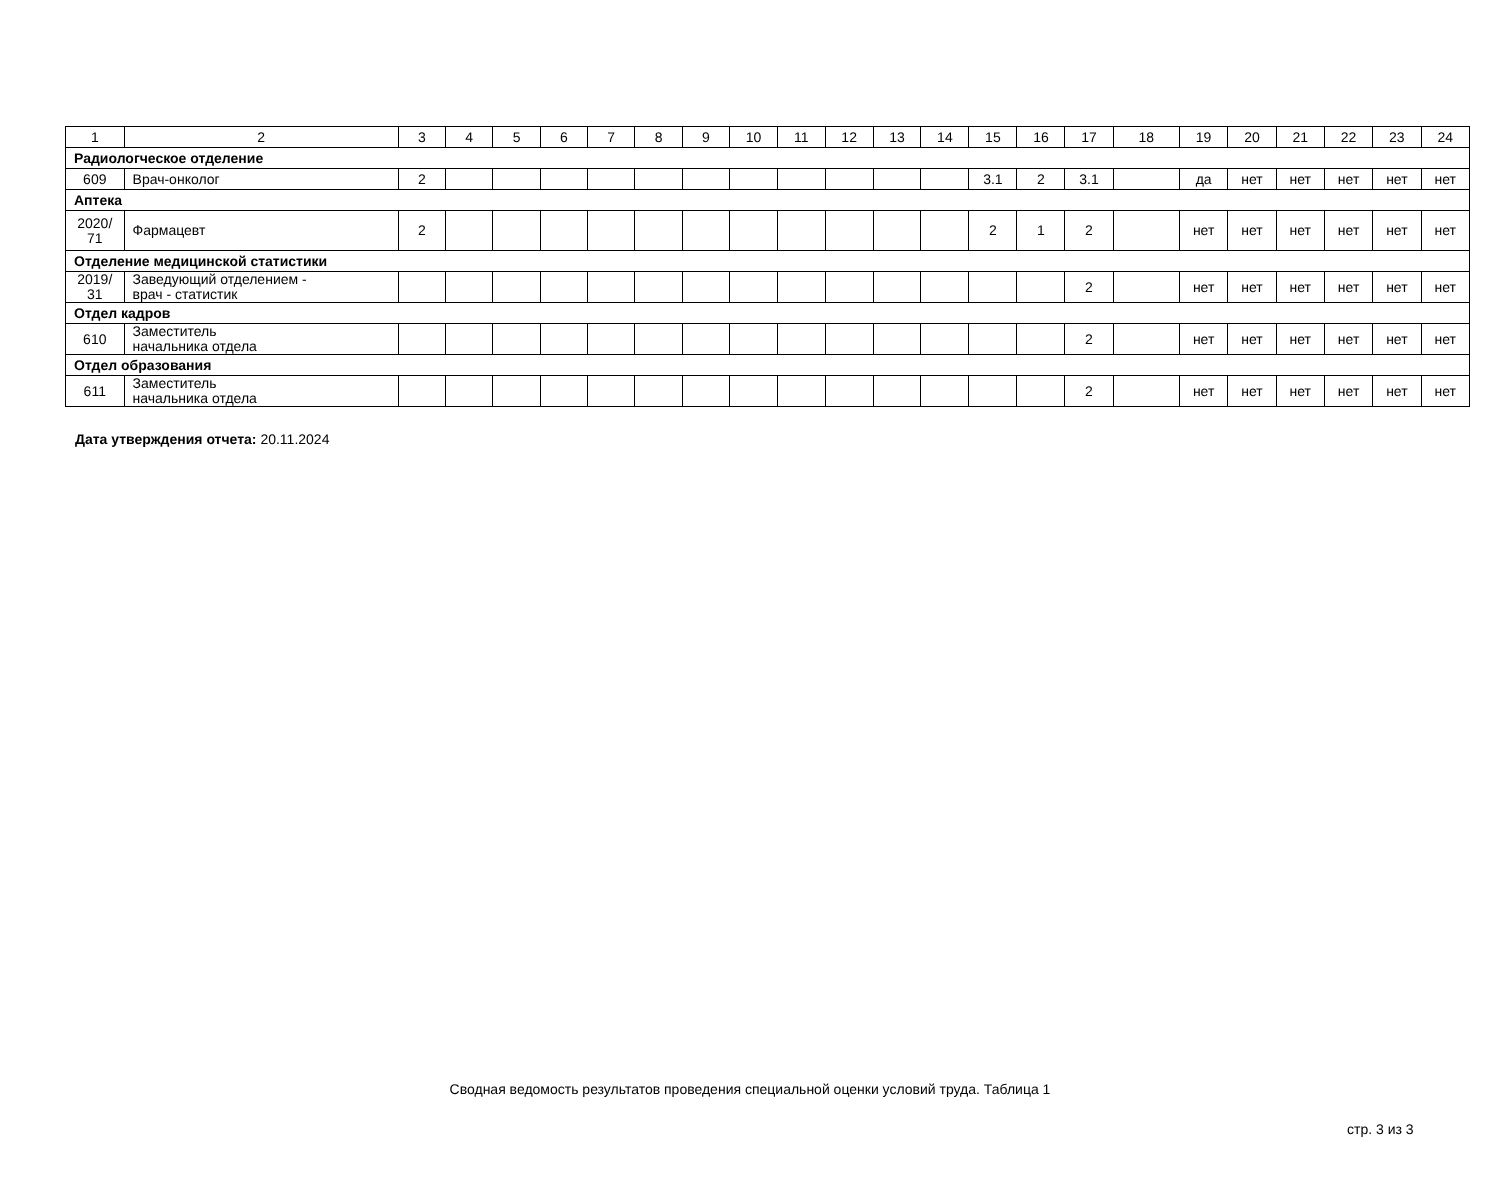| 1 | 2 | 3 | 4 | 5 | 6 | 7 | 8 | 9 | 10 | 11 | 12 | 13 | 14 | 15 | 16 | 17 | 18 | 19 | 20 | 21 | 22 | 23 | 24 |
| Радиологческое отделение | | | | | | | | | | | | | | | | | | | | | | | |
| 609 | Врач-онколог | 2 | | | | | | | | | | | | 3.1 | 2 | 3.1 | | да | нет | нет | нет | нет | нет |
| Аптека | | | | | | | | | | | | | | | | | | | | | | | |
| 2020/ 71 | Фармацевт | 2 | | | | | | | | | | | | 2 | 1 | 2 | | нет | нет | нет | нет | нет | нет |
| Отделение медицинской статистики | | | | | | | | | | | | | | | | | | | | | | | |
| 2019/ 31 | Заведующий отделением - врач - статистик | | | | | | | | | | | | | | | 2 | | нет | нет | нет | нет | нет | нет |
| Отдел кадров | | | | | | | | | | | | | | | | | | | | | | | |
| 610 | Заместитель начальника отдела | | | | | | | | | | | | | | | 2 | | нет | нет | нет | нет | нет | нет |
| Отдел образования | | | | | | | | | | | | | | | | | | | | | | | |
| 611 | Заместитель начальника отдела | | | | | | | | | | | | | | | 2 | | нет | нет | нет | нет | нет | нет |
Дата утверждения отчета: 20.11.2024
Сводная ведомость результатов проведения специальной оценки условий труда. Таблица 1
стр. 3 из 3